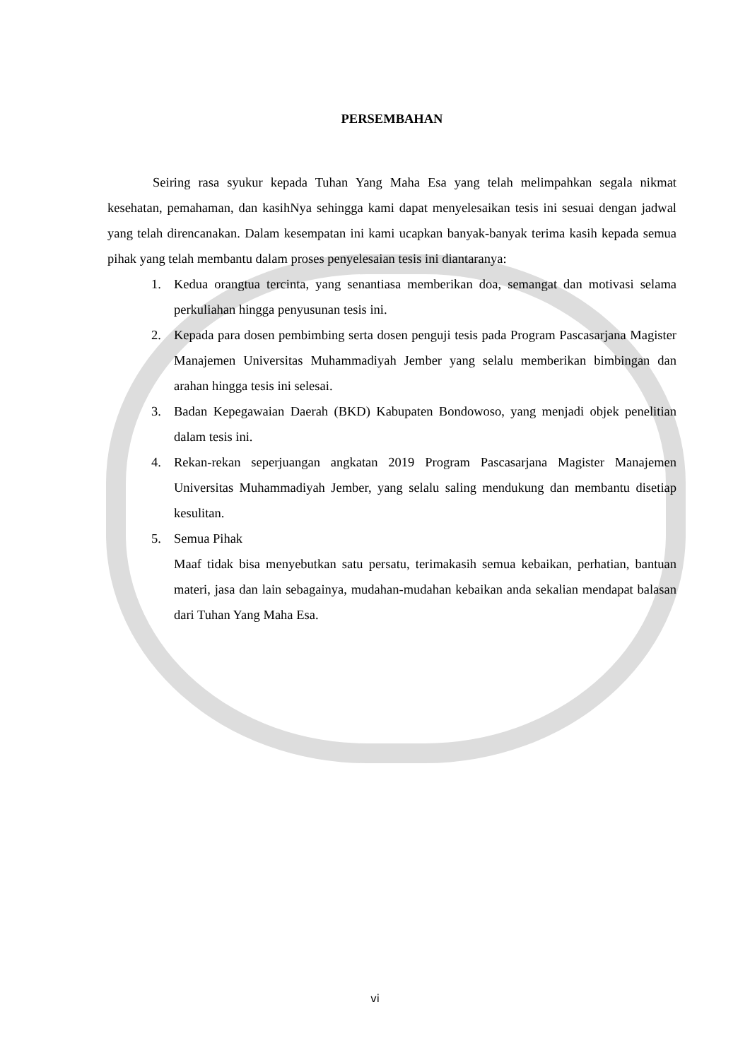PERSEMBAHAN
Seiring rasa syukur kepada Tuhan Yang Maha Esa yang telah melimpahkan segala nikmat kesehatan, pemahaman, dan kasihNya sehingga kami dapat menyelesaikan tesis ini sesuai dengan jadwal yang telah direncanakan. Dalam kesempatan ini kami ucapkan banyak-banyak terima kasih kepada semua pihak yang telah membantu dalam proses penyelesaian tesis ini diantaranya:
1. Kedua orangtua tercinta, yang senantiasa memberikan doa, semangat dan motivasi selama perkuliahan hingga penyusunan tesis ini.
2. Kepada para dosen pembimbing serta dosen penguji tesis pada Program Pascasarjana Magister Manajemen Universitas Muhammadiyah Jember yang selalu memberikan bimbingan dan arahan hingga tesis ini selesai.
3. Badan Kepegawaian Daerah (BKD) Kabupaten Bondowoso, yang menjadi objek penelitian dalam tesis ini.
4. Rekan-rekan seperjuangan angkatan 2019 Program Pascasarjana Magister Manajemen Universitas Muhammadiyah Jember, yang selalu saling mendukung dan membantu disetiap kesulitan.
5. Semua Pihak
Maaf tidak bisa menyebutkan satu persatu, terimakasih semua kebaikan, perhatian, bantuan materi, jasa dan lain sebagainya, mudahan-mudahan kebaikan anda sekalian mendapat balasan dari Tuhan Yang Maha Esa.
vi